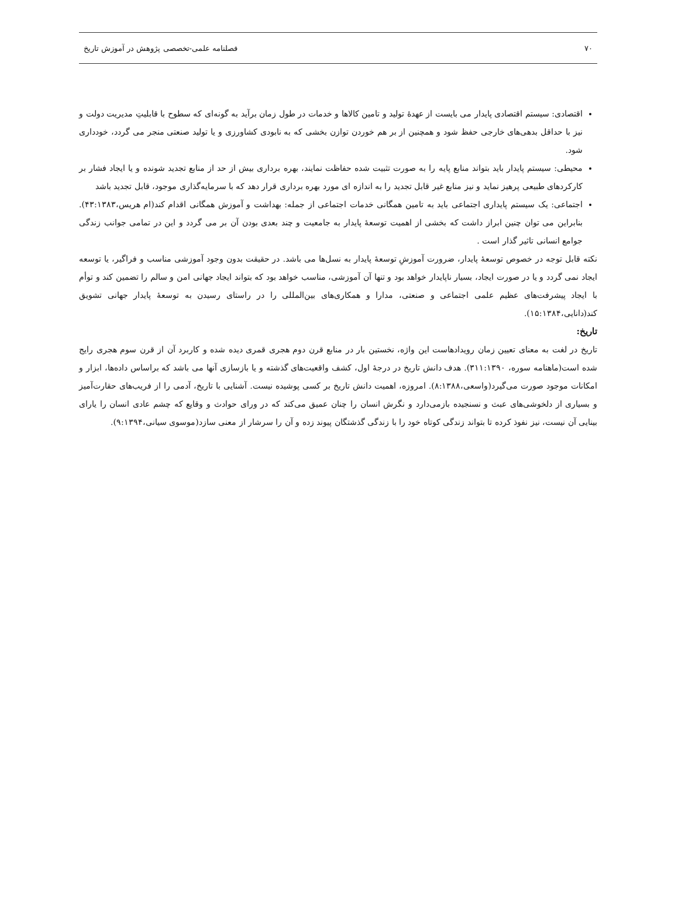۷۰ فصلنامه علمی-تخصصی پژوهش در آموزش تاریخ
اقتصادی: سیستم اقتصادی پایدار می بایست از عهدهٔ تولید و تامین کالاها و خدمات در طول زمان برآید به گونه‌ای که سطوح با قابلیتِ مدیریت دولت و نیز با حداقل بدهی‌های خارجی حفظ شود و همچنین از بر هم خوردن توازن بخشی که به نابودی کشاورزی و یا تولید صنعتی منجر می گردد، خودداری شود.
محیطی: سیستم پایدار باید بتواند منابع پایه را به صورت تثبیت شده حفاظت نمایند، بهره برداری بیش از حد از منابع تجدید شونده و یا ایجاد فشار بر کارکردهای طبیعی پرهیز نماید و نیز منابع غیر قابل تجدید را به اندازه ای مورد بهره برداری قرار دهد که با سرمایه‌گذاری موجود، قابل تجدید باشد
اجتماعی: یک سیستم پایداری اجتماعی باید به تامین همگانی خدمات اجتماعی از جمله: بهداشت و آموزش همگانی اقدام کند(ام هریس،۴۳:۱۳۸۳). بنابراین می توان چنین ابراز داشت که بخشی از اهمیت توسعهٔ پایدار به جامعیت و چند بعدی بودن آن بر می گردد و این در تمامی جوانب زندگی جوامع انسانی تاثیر گذار است .
نکته قابل توجه در خصوص توسعهٔ پایدار، ضرورت آموزشِ توسعهٔ پایدار به نسل‌ها می باشد. در حقیقت بدون وجود آموزشی مناسب و فراگیر، یا توسعه ایجاد نمی گردد و یا در صورت ایجاد، بسیار ناپایدار خواهد بود و تنها آن آموزشی، مناسب خواهد بود که بتواند ایجاد جهانی امن و سالم را تضمین کند و توأم با ایجاد پیشرفت‌های عظیم علمی اجتماعی و صنعتی، مدارا و همکاری‌های بین‌المللی را در راستای رسیدن به توسعهٔ پایدار جهانی تشویق کند(دانایی،۱۵:۱۳۸۴).
تاریخ:
تاریخ در لغت به معنای تعیین زمان رویدادهاست این واژه، نخستین بار در منابع قرن دوم هجری قمری دیده شده و کاربرد آن از قرن سوم هجری رایج شده است(ماهنامه سوره، ۳۱۱:۱۳۹۰). هدف دانش تاریخ در درجهٔ اول، کشف واقعیت‌های گذشته و یا بازسازی آنها می باشد که براساس داده‌ها، ابزار و امکانات موجود صورت می‌گیرد(واسعی،۸:۱۳۸۸). امروزه، اهمیت دانش تاریخ بر کسی پوشیده نیست. آشنایی با تاریخ، آدمی را از فریب‌های حقارت‌آمیز و بسیاری از دلخوشی‌های عبث و نسنجیده بازمی‌دارد و نگرش انسان را چنان عمیق می‌کند که در ورای حوادث و وقایع که چشم عادی انسان را یارای بینایی آن نیست، نیز نفوذ کرده تا بتواند زندگی کوتاه خود را با زندگی گذشتگان پیوند زده و آن را سرشار از معنی سازد(موسوی سیانی،۹:۱۳۹۴).